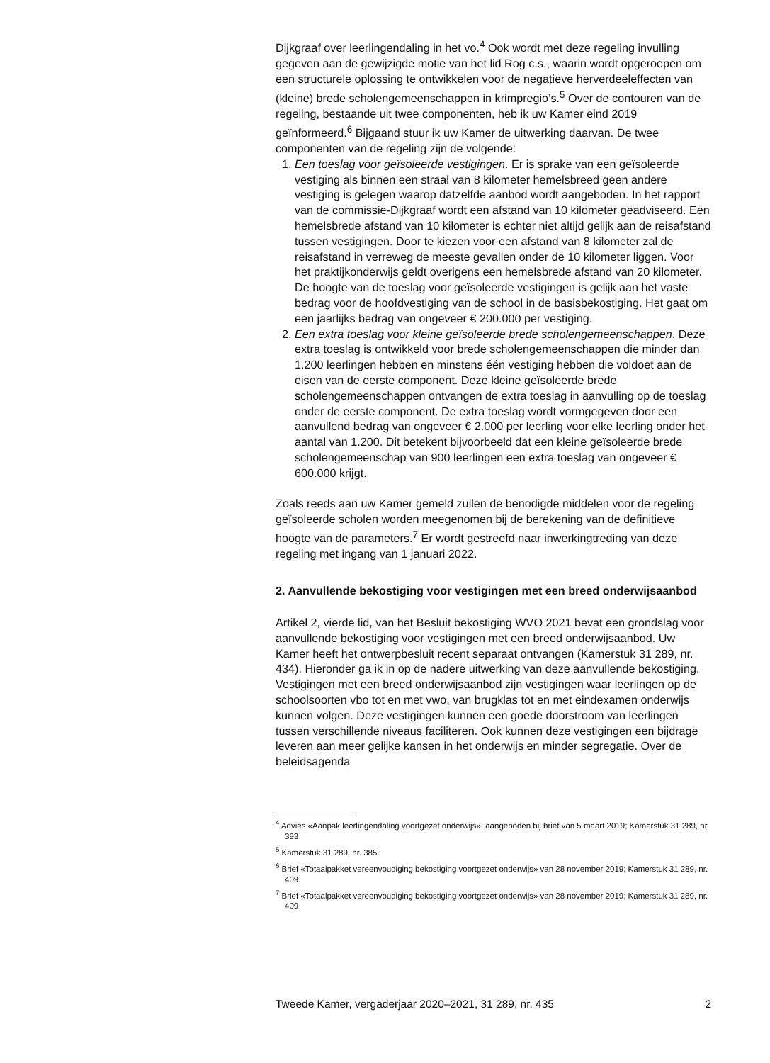Dijkgraaf over leerlingendaling in het vo.<sup>4</sup> Ook wordt met deze regeling invulling gegeven aan de gewijzigde motie van het lid Rog c.s., waarin wordt opgeroepen om een structurele oplossing te ontwikkelen voor de negatieve herverdeeleffecten van (kleine) brede scholengemeenschappen in krimpregio’s.<sup>5</sup> Over de contouren van de regeling, bestaande uit twee componenten, heb ik uw Kamer eind 2019 geïnformeerd.<sup>6</sup> Bijgaand stuur ik uw Kamer de uitwerking daarvan. De twee componenten van de regeling zijn de volgende:
1. Een toeslag voor geïsoleerde vestigingen. Er is sprake van een geïsoleerde vestiging als binnen een straal van 8 kilometer hemelsbreed geen andere vestiging is gelegen waarop datzelfde aanbod wordt aangeboden. In het rapport van de commissie-Dijkgraaf wordt een afstand van 10 kilometer geadviseerd. Een hemelsbrede afstand van 10 kilometer is echter niet altijd gelijk aan de reisafstand tussen vestigingen. Door te kiezen voor een afstand van 8 kilometer zal de reisafstand in verreweg de meeste gevallen onder de 10 kilometer liggen. Voor het praktijkonderwijs geldt overigens een hemelsbrede afstand van 20 kilometer. De hoogte van de toeslag voor geïsoleerde vestigingen is gelijk aan het vaste bedrag voor de hoofdvestiging van de school in de basisbekostiging. Het gaat om een jaarlijks bedrag van ongeveer € 200.000 per vestiging.
2. Een extra toeslag voor kleine geïsoleerde brede scholengemeenschappen. Deze extra toeslag is ontwikkeld voor brede scholengemeenschappen die minder dan 1.200 leerlingen hebben en minstens één vestiging hebben die voldoet aan de eisen van de eerste component. Deze kleine geïsoleerde brede scholengemeenschappen ontvangen de extra toeslag in aanvulling op de toeslag onder de eerste component. De extra toeslag wordt vormgegeven door een aanvullend bedrag van ongeveer € 2.000 per leerling voor elke leerling onder het aantal van 1.200. Dit betekent bijvoorbeeld dat een kleine geïsoleerde brede scholengemeenschap van 900 leerlingen een extra toeslag van ongeveer € 600.000 krijgt.
Zoals reeds aan uw Kamer gemeld zullen de benodigde middelen voor de regeling geïsoleerde scholen worden meegenomen bij de berekening van de definitieve hoogte van de parameters.<sup>7</sup> Er wordt gestreefd naar inwerkingtreding van deze regeling met ingang van 1 januari 2022.
2. Aanvullende bekostiging voor vestigingen met een breed onderwijsaanbod
Artikel 2, vierde lid, van het Besluit bekostiging WVO 2021 bevat een grondslag voor aanvullende bekostiging voor vestigingen met een breed onderwijsaanbod. Uw Kamer heeft het ontwerpbesluit recent separaat ontvangen (Kamerstuk 31 289, nr. 434). Hieronder ga ik in op de nadere uitwerking van deze aanvullende bekostiging.
Vestigingen met een breed onderwijsaanbod zijn vestigingen waar leerlingen op de schoolsoorten vbo tot en met vwo, van brugklas tot en met eindexamen onderwijs kunnen volgen. Deze vestigingen kunnen een goede doorstroom van leerlingen tussen verschillende niveaus faciliteren. Ook kunnen deze vestigingen een bijdrage leveren aan meer gelijke kansen in het onderwijs en minder segregatie. Over de beleidsagenda
<sup>4</sup> Advies «Aanpak leerlingendaling voortgezet onderwijs», aangeboden bij brief van 5 maart 2019; Kamerstuk 31 289, nr. 393
<sup>5</sup> Kamerstuk 31 289, nr. 385.
<sup>6</sup> Brief «Totaalpakket vereenvoudiging bekostiging voortgezet onderwijs» van 28 november 2019; Kamerstuk 31 289, nr. 409.
<sup>7</sup> Brief «Totaalpakket vereenvoudiging bekostiging voortgezet onderwijs» van 28 november 2019; Kamerstuk 31 289, nr. 409
Tweede Kamer, vergaderjaar 2020–2021, 31 289, nr. 435 2